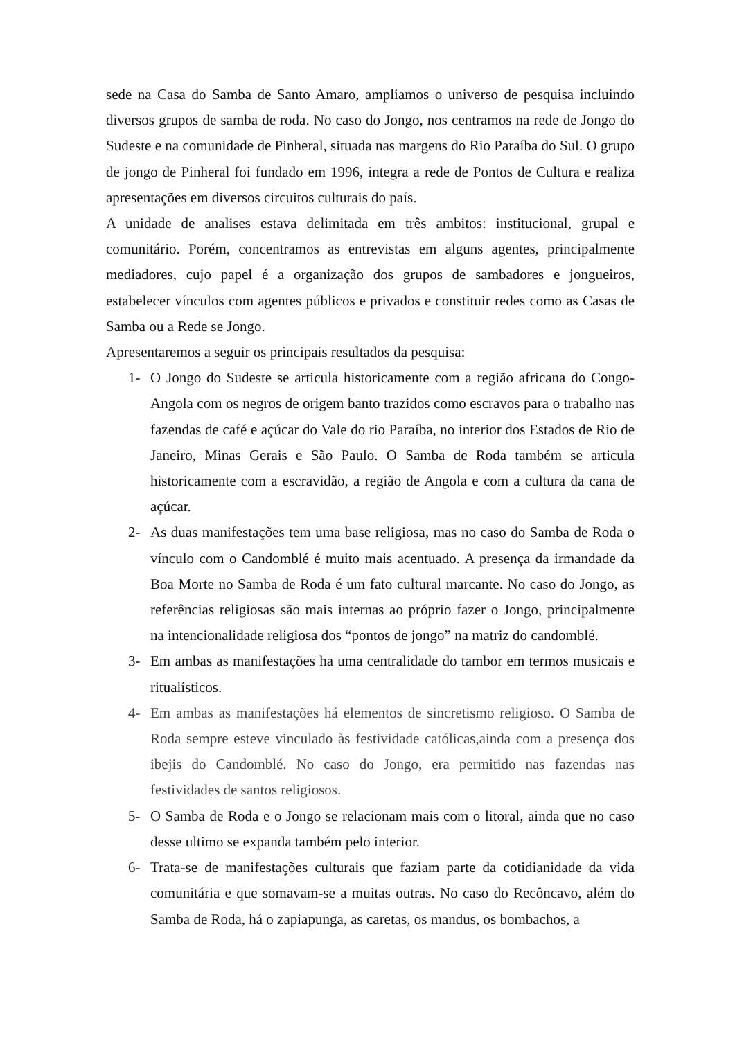sede na Casa do Samba de Santo Amaro, ampliamos o universo de pesquisa incluindo diversos grupos de samba de roda. No caso do Jongo, nos centramos na rede de Jongo do Sudeste e na comunidade de Pinheral, situada nas margens do Rio Paraíba do Sul. O grupo de jongo de Pinheral foi fundado em 1996, integra a rede de Pontos de Cultura e realiza apresentações em diversos circuitos culturais do país.
A unidade de analises estava delimitada em três ambitos: institucional, grupal e comunitário. Porém, concentramos as entrevistas em alguns agentes, principalmente mediadores, cujo papel é a organização dos grupos de sambadores e jongueiros, estabelecer vínculos com agentes públicos e privados e constituir redes como as Casas de Samba ou a Rede se Jongo.
Apresentaremos a seguir os principais resultados da pesquisa:
1- O Jongo do Sudeste se articula historicamente com a região africana do Congo-Angola com os negros de origem banto trazidos como escravos para o trabalho nas fazendas de café e açúcar do Vale do rio Paraíba, no interior dos Estados de Rio de Janeiro, Minas Gerais e São Paulo. O Samba de Roda também se articula historicamente com a escravidão, a região de Angola e com a cultura da cana de açúcar.
2- As duas manifestações tem uma base religiosa, mas no caso do Samba de Roda o vínculo com o Candomblé é muito mais acentuado. A presença da irmandade da Boa Morte no Samba de Roda é um fato cultural marcante. No caso do Jongo, as referências religiosas são mais internas ao próprio fazer o Jongo, principalmente na intencionalidade religiosa dos “pontos de jongo” na matriz do candomblé.
3- Em ambas as manifestações ha uma centralidade do tambor em termos musicais e ritualísticos.
4- Em ambas as manifestações há elementos de sincretismo religioso. O Samba de Roda sempre esteve vinculado às festividade católicas,ainda com a presença dos ibejis do Candomblé. No caso do Jongo, era permitido nas fazendas nas festividades de santos religiosos.
5- O Samba de Roda e o Jongo se relacionam mais com o litoral, ainda que no caso desse ultimo se expanda também pelo interior.
6- Trata-se de manifestações culturais que faziam parte da cotidianidade da vida comunitária e que somavam-se a muitas outras. No caso do Recôncavo, além do Samba de Roda, há o zapiapunga, as caretas, os mandus, os bombachos, a